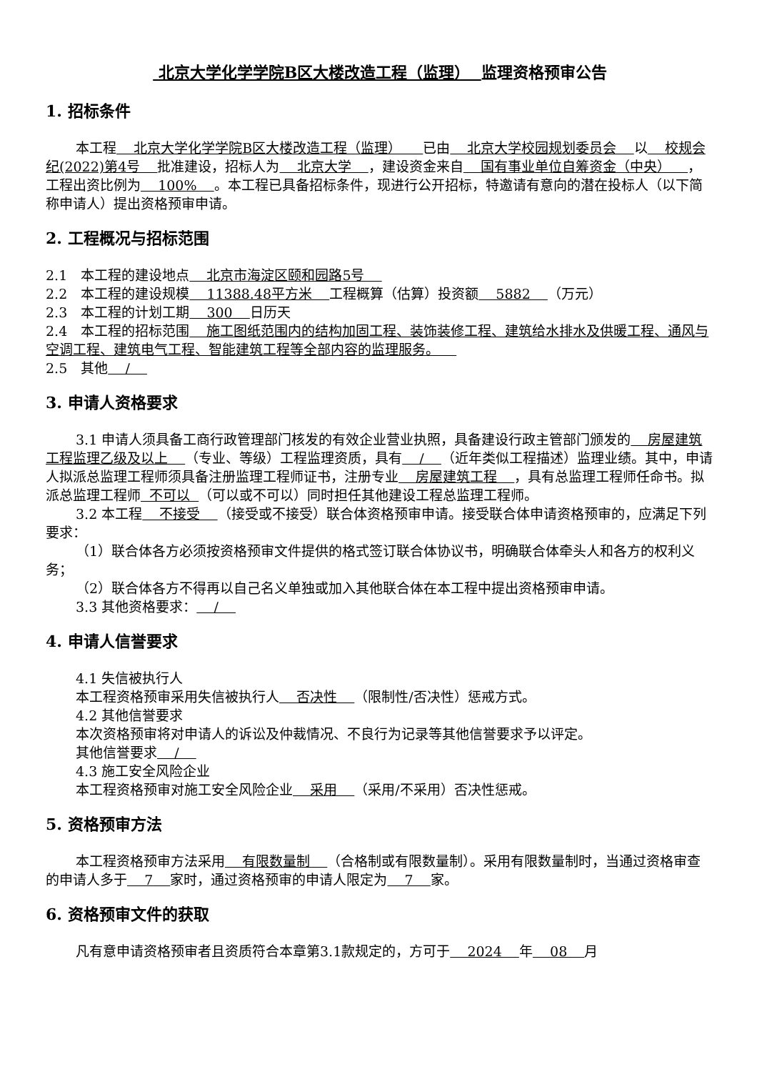北京大学化学学院B区大楼改造工程（监理） 监理资格预审公告
1. 招标条件
本工程 北京大学化学学院B区大楼改造工程（监理） 已由 北京大学校园规划委员会 以 校规会纪(2022)第4号 批准建设，招标人为 北京大学 ，建设资金来自 国有事业单位自筹资金（中央） ，工程出资比例为 100% 。本工程已具备招标条件，现进行公开招标，特邀请有意向的潜在投标人（以下简称申请人）提出资格预审申请。
2. 工程概况与招标范围
2.1　本工程的建设地点 北京市海淀区颐和园路5号
2.2　本工程的建设规模 11388.48平方米 工程概算（估算）投资额 5882 （万元）
2.3　本工程的计划工期 300 日历天
2.4　本工程的招标范围 施工图纸范围内的结构加固工程、装饰装修工程、建筑给水排水及供暖工程、通风与空调工程、建筑电气工程、智能建筑工程等全部内容的监理服务。
2.5　其他 /
3. 申请人资格要求
3.1 申请人须具备工商行政管理部门核发的有效企业营业执照，具备建设行政主管部门颁发的 房屋建筑工程监理乙级及以上 （专业、等级）工程监理资质，具有 / （近年类似工程描述）监理业绩。其中，申请人拟派总监理工程师须具备注册监理工程师证书，注册专业 房屋建筑工程 ，具有总监理工程师任命书。拟派总监理工程师 不可以 （可以或不可以）同时担任其他建设工程总监理工程师。
3.2 本工程 不接受 （接受或不接受）联合体资格预审申请。接受联合体申请资格预审的，应满足下列要求：
（1）联合体各方必须按资格预审文件提供的格式签订联合体协议书，明确联合体牵头人和各方的权利义务；
（2）联合体各方不得再以自己名义单独或加入其他联合体在本工程中提出资格预审申请。
3.3 其他资格要求： /
4. 申请人信誉要求
4.1 失信被执行人
本工程资格预审采用失信被执行人 否决性 （限制性/否决性）惩戒方式。
4.2 其他信誉要求
本次资格预审将对申请人的诉讼及仲裁情况、不良行为记录等其他信誉要求予以评定。
其他信誉要求 /
4.3 施工安全风险企业
本工程资格预审对施工安全风险企业 采用 （采用/不采用）否决性惩戒。
5. 资格预审方法
本工程资格预审方法采用 有限数量制 （合格制或有限数量制）。采用有限数量制时，当通过资格审查的申请人多于 7 家时，通过资格预审的申请人限定为 7 家。
6. 资格预审文件的获取
凡有意申请资格预审者且资质符合本章第3.1款规定的，方可于 2024 年 08 月